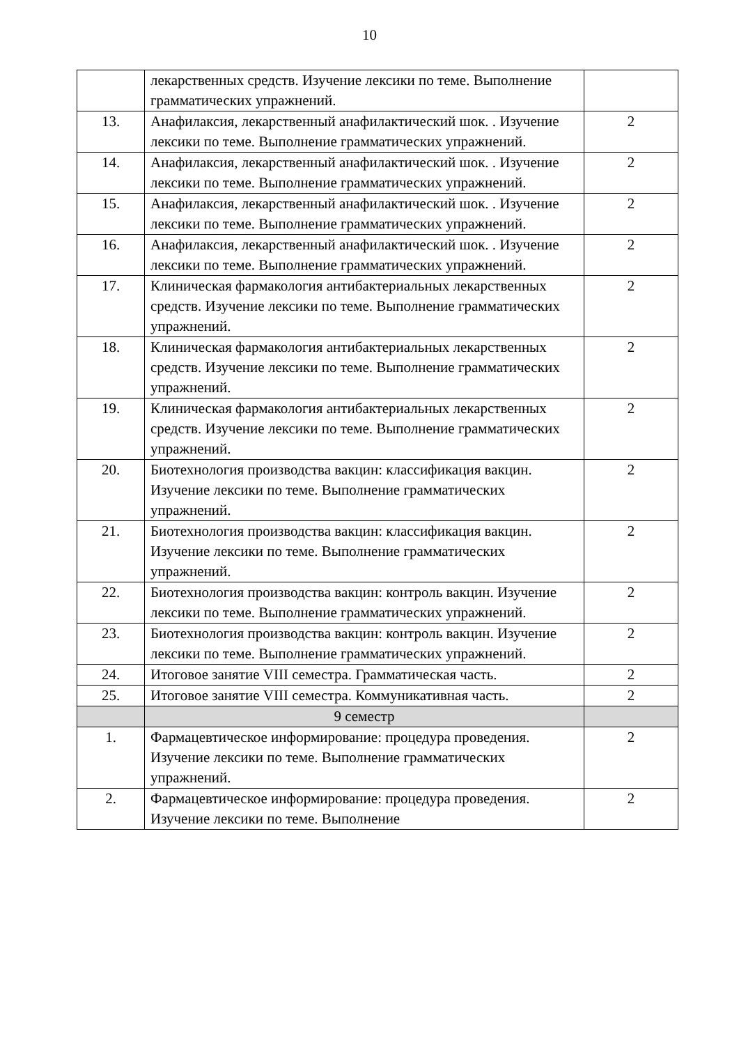10
| | лекарственных средств. Изучение лексики по теме. Выполнение грамматических упражнений. | |
| 13. | Анафилаксия, лекарственный анафилактический шок. . Изучение лексики по теме. Выполнение грамматических упражнений. | 2 |
| 14. | Анафилаксия, лекарственный анафилактический шок. . Изучение лексики по теме. Выполнение грамматических упражнений. | 2 |
| 15. | Анафилаксия, лекарственный анафилактический шок. . Изучение лексики по теме. Выполнение грамматических упражнений. | 2 |
| 16. | Анафилаксия, лекарственный анафилактический шок. . Изучение лексики по теме. Выполнение грамматических упражнений. | 2 |
| 17. | Клиническая фармакология антибактериальных лекарственных средств. Изучение лексики по теме. Выполнение грамматических упражнений. | 2 |
| 18. | Клиническая фармакология антибактериальных лекарственных средств. Изучение лексики по теме. Выполнение грамматических упражнений. | 2 |
| 19. | Клиническая фармакология антибактериальных лекарственных средств. Изучение лексики по теме. Выполнение грамматических упражнений. | 2 |
| 20. | Биотехнология производства вакцин: классификация вакцин. Изучение лексики по теме. Выполнение грамматических упражнений. | 2 |
| 21. | Биотехнология производства вакцин: классификация вакцин. Изучение лексики по теме. Выполнение грамматических упражнений. | 2 |
| 22. | Биотехнология производства вакцин: контроль вакцин. Изучение лексики по теме. Выполнение грамматических упражнений. | 2 |
| 23. | Биотехнология производства вакцин: контроль вакцин. Изучение лексики по теме. Выполнение грамматических упражнений. | 2 |
| 24. | Итоговое занятие VIII семестра. Грамматическая часть. | 2 |
| 25. | Итоговое занятие VIII семестра. Коммуникативная часть. | 2 |
| | 9 семестр | |
| 1. | Фармацевтическое информирование: процедура проведения. Изучение лексики по теме. Выполнение грамматических упражнений. | 2 |
| 2. | Фармацевтическое информирование: процедура проведения. Изучение лексики по теме. Выполнение | 2 |